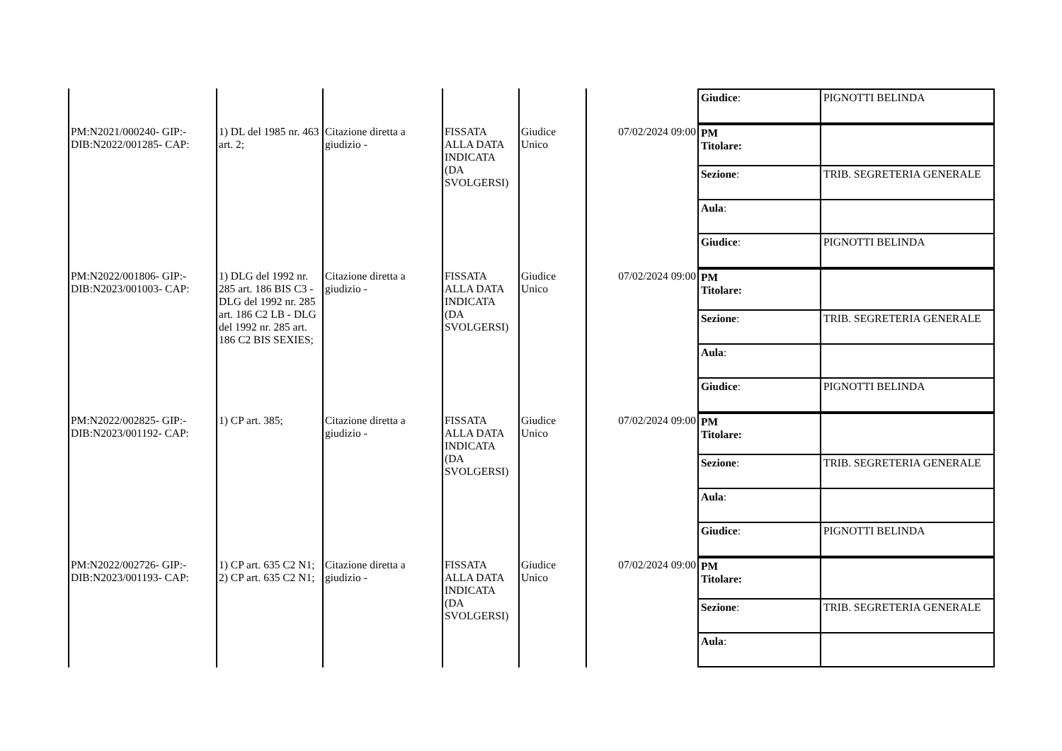| | | | | | | / Giudice : / PIGNOTTI BELINDA / |
| PM:N2021/000240- GIP:- DIB:N2022/001285- CAP: | 1) DL del 1985 nr. 463 art. 2; | Citazione diretta a giudizio - | FISSATA ALLA DATA INDICATA (DA SVOLGERSI) | Giudice Unico | 07/02/2024 09:00 | / PM Titolare: / / / Sezione : / TRIB. SEGRETERIA GENERALE / / Aula : / / / Giudice : / PIGNOTTI BELINDA / |
| PM:N2022/001806- GIP:- DIB:N2023/001003- CAP: | 1) DLG del 1992 nr. 285 art. 186 BIS C3 - DLG del 1992 nr. 285 art. 186 C2 LB - DLG del 1992 nr. 285 art. 186 C2 BIS SEXIES; | Citazione diretta a giudizio - | FISSATA ALLA DATA INDICATA (DA SVOLGERSI) | Giudice Unico | 07/02/2024 09:00 | / PM Titolare: / / / Sezione : / TRIB. SEGRETERIA GENERALE / / Aula : / / / Giudice : / PIGNOTTI BELINDA / |
| PM:N2022/002825- GIP:- DIB:N2023/001192- CAP: | 1) CP art. 385; | Citazione diretta a giudizio - | FISSATA ALLA DATA INDICATA (DA SVOLGERSI) | Giudice Unico | 07/02/2024 09:00 | / PM Titolare: / / / Sezione : / TRIB. SEGRETERIA GENERALE / / Aula : / / / Giudice : / PIGNOTTI BELINDA / |
| PM:N2022/002726- GIP:- DIB:N2023/001193- CAP: | 1) CP art. 635 C2 N1; 2) CP art. 635 C2 N1; | Citazione diretta a giudizio - | FISSATA ALLA DATA INDICATA (DA SVOLGERSI) | Giudice Unico | 07/02/2024 09:00 | / PM Titolare: / / / Sezione : / TRIB. SEGRETERIA GENERALE / / Aula : / / |